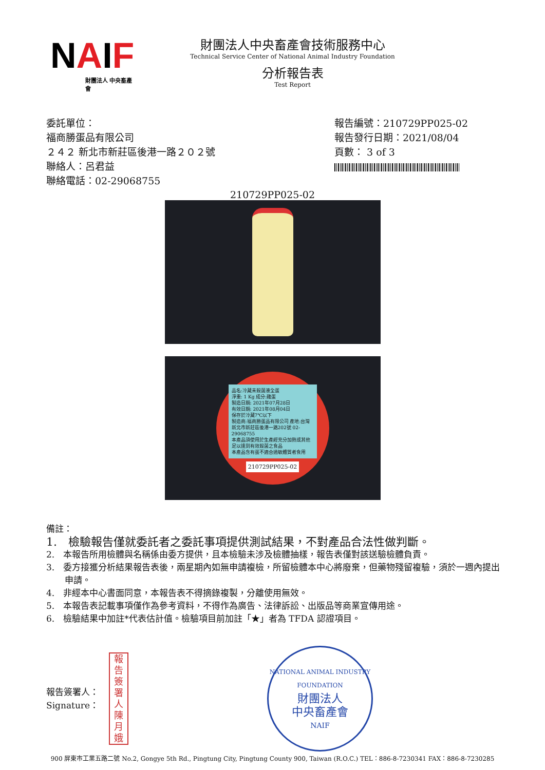NAIF
財團法人 中央畜產會
財團法人中央畜產會技術服務中心
Technical Service Center of National Animal Industry Foundation
分析報告表
Test Report
委託單位：
福商勝蛋品有限公司
２４２ 新北市新莊區後港一路２０２號
聯絡人：呂君益
聯絡電話：02-29068755
報告編號：210729PP025-02
報告發行日期：2021/08/04
頁數： 3 of 3
210729PP025-02
品名:冷藏未殺菌液全蛋
淨重: 1 Kg 成分:雞蛋
製造日期: 2021年07月28日
有效日期: 2021年08月04日
保存於冷藏7℃以下
製造商:福商勝蛋品有限公司 產地:台灣
新北市新莊區後港一路202號 02-29068755
本產品須使用於生產經充分加熱或其他足以達到有效殺菌之食品
本產品含有蛋不適合過敏體質者食用
210729PP025-02
備註：
1.　檢驗報告僅就委託者之委託事項提供測試結果，不對產品合法性做判斷。
2.　本報告所用檢體與名稱係由委方提供，且本檢驗未涉及檢體抽樣，報告表僅對該送驗檢體負責。
3.　委方接獲分析結果報告表後，兩星期內如無申請複檢，所留檢體本中心將廢棄，但藥物殘留複驗，須於一週內提出申請。
4.　非經本中心書面同意，本報告表不得摘錄複製，分離使用無效。
5.　本報告表記載事項僅作為參考資料，不得作為廣告、法律訴訟、出版品等商業宣傳用途。
6.　檢驗結果中加註*代表估計值。檢驗項目前加註「★」者為 TFDA 認證項目。
報告簽署人：
Signature：
報告簽署人 陳月娥
NATIONAL ANIMAL INDUSTRY FOUNDATION
財團法人
中央畜產會
NAIF
900 屏東市工業五路二號 No.2, Gongye 5th Rd., Pingtung City, Pingtung County 900, Taiwan (R.O.C.) TEL：886-8-7230341 FAX：886-8-7230285